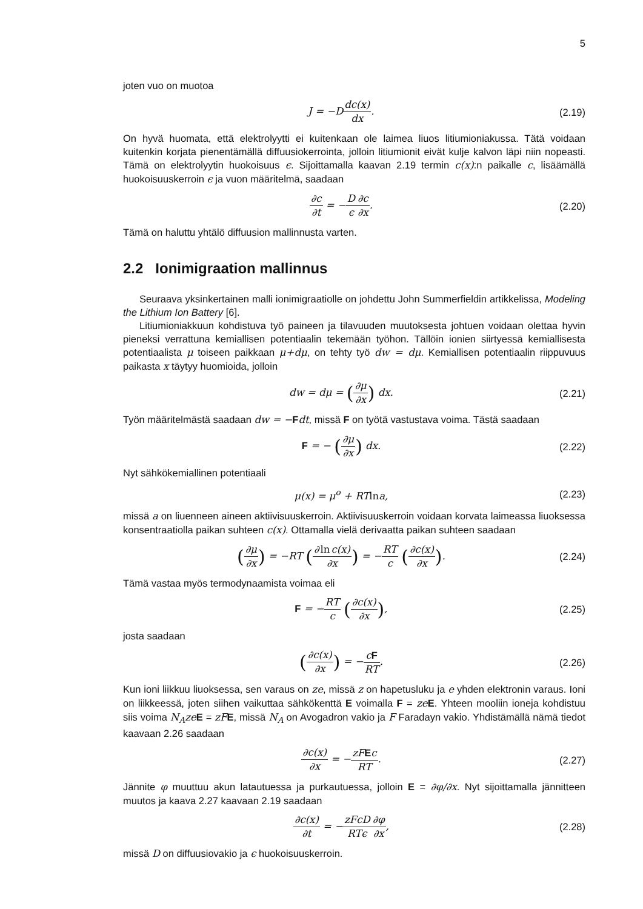5
joten vuo on muotoa
J = −Ddc(x) dx. (2.19)
On hyvä huomata, että elektrolyytti ei kuitenkaan ole laimea liuos litiumioniakussa. Tätä voidaan kuitenkin korjata pienentämällä diffuusiokerrointa, jolloin litiumionit eivät kulje kalvon läpi niin nopeasti. Tämä on elektrolyytin huokoisuus ϵ. Sijoittamalla kaavan 2.19 termin c(x):n paikalle c, lisäämällä huokoisuuskerroin ϵ ja vuon määritelmä, saadaan
∂c ∂t = −D ϵ∂c ∂x. (2.20)
Tämä on haluttu yhtälö diffuusion mallinnusta varten.
2.2 Ionimigraation mallinnus
Seuraava yksinkertainen malli ionimigraatiolle on johdettu John Summerfieldin artikkelissa, Modeling the Lithium Ion Battery [6].
Litiumioniakkuun kohdistuva työ paineen ja tilavuuden muutoksesta johtuen voidaan olettaa hyvin pieneksi verrattuna kemiallisen potentiaalin tekemään työhon. Tällöin ionien siirtyessä kemiallisesta potentiaalista μ toiseen paikkaan μ+dμ, on tehty työ dw = dμ. Kemiallisen potentiaalin riippuvuus paikasta x täytyy huomioida, jolloin
dw = dμ = (∂μ ∂x) dx. (2.21)
Työn määritelmästä saadaan dw = −Fdt, missä F on työtä vastustava voima. Tästä saadaan
F = − (∂μ ∂x) dx. (2.22)
Nyt sähkökemiallinen potentiaali
μ(x) = μ<sup>o</sup> + RTlna, (2.23)
missä a on liuenneen aineen aktiivisuuskerroin. Aktiivisuuskerroin voidaan korvata laimeassa liuoksessa konsentraatiolla paikan suhteen c(x). Ottamalla vielä derivaatta paikan suhteen saadaan
(∂μ ∂x) = −RT (∂lnc(x) ∂x) = −RT c (∂c(x) ∂x).
(2.24)
Tämä vastaa myös termodynaamista voimaa eli
F = −RT c (∂c(x) ∂x), (2.25)
josta saadaan
(∂c(x) ∂x) = −cF RT. (2.26)
Kun ioni liikkuu liuoksessa, sen varaus on ze, missä z on hapetusluku ja e yhden elektronin varaus. Ioni on liikkeessä, joten siihen vaikuttaa sähkökenttä E voimalla F = ze E. Yhteen mooliin ioneja kohdistuu siis voima N<sub>A</sub>ze E = zF E, missä N<sub>A</sub> on Avogadron vakio ja F Faradayn vakio. Yhdistämällä nämä tiedot kaavaan 2.26 saadaan
∂c(x) ∂x = −zFEc RT. (2.27)
Jännite φ muuttuu akun latautuessa ja purkautuessa, jolloin E = ∂φ/∂x. Nyt sijoittamalla jännitteen muutos ja kaava 2.27 kaavaan 2.19 saadaan
∂c(x) ∂t = −zFcD RTϵ∂φ ∂x, (2.28)
missä D on diffuusiovakio ja ϵ huokoisuuskerroin.